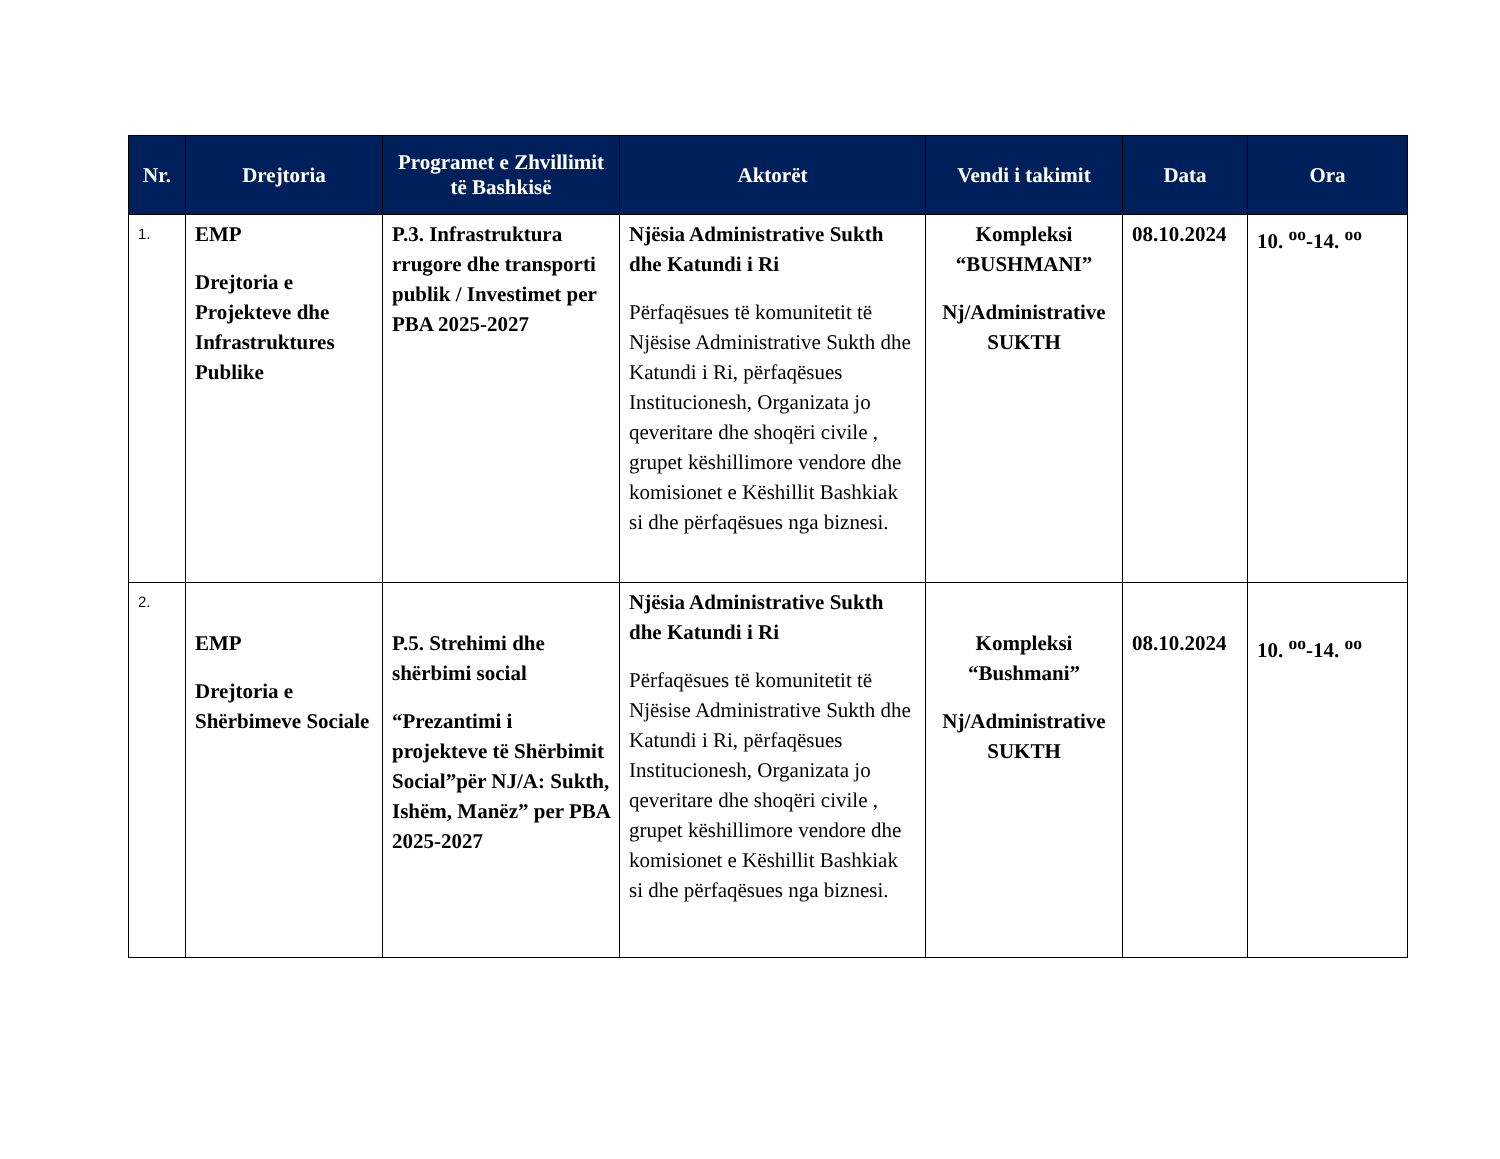| Nr. | Drejtoria | Programet e Zhvillimit të Bashkisë | Aktorët | Vendi i takimit | Data | Ora |
| --- | --- | --- | --- | --- | --- | --- |
| 1. | EMP Drejtoria e Projekteve dhe Infrastruktures Publike | P.3. Infrastruktura rrugore dhe transporti publik / Investimet per PBA 2025-2027 | Njësia Administrative Sukth dhe Katundi i Ri Përfaqësues të komunitetit të Njësise Administrative Sukth dhe Katundi i Ri, përfaqësues Institucionesh, Organizata jo qeveritare dhe shoqëri civile , grupet këshillimore vendore dhe komisionet e Këshillit Bashkiak si dhe përfaqësues nga biznesi. | Kompleksi “BUSHMANI” Nj/Administrative SUKTH | 08.10.2024 | 10. <sup>oo</sup>-14. <sup>oo</sup> |
| 2. | EMP Drejtoria e Shërbimeve Sociale | P.5. Strehimi dhe shërbimi social “Prezantimi i projekteve të Shërbimit Social”për NJ/A: Sukth, Ishëm, Manëz” per PBA 2025-2027 | Njësia Administrative Sukth dhe Katundi i Ri Përfaqësues të komunitetit të Njësise Administrative Sukth dhe Katundi i Ri, përfaqësues Institucionesh, Organizata jo qeveritare dhe shoqëri civile , grupet këshillimore vendore dhe komisionet e Këshillit Bashkiak si dhe përfaqësues nga biznesi. | Kompleksi “Bushmani” Nj/Administrative SUKTH | 08.10.2024 | 10. <sup>oo</sup>-14. <sup>oo</sup> |